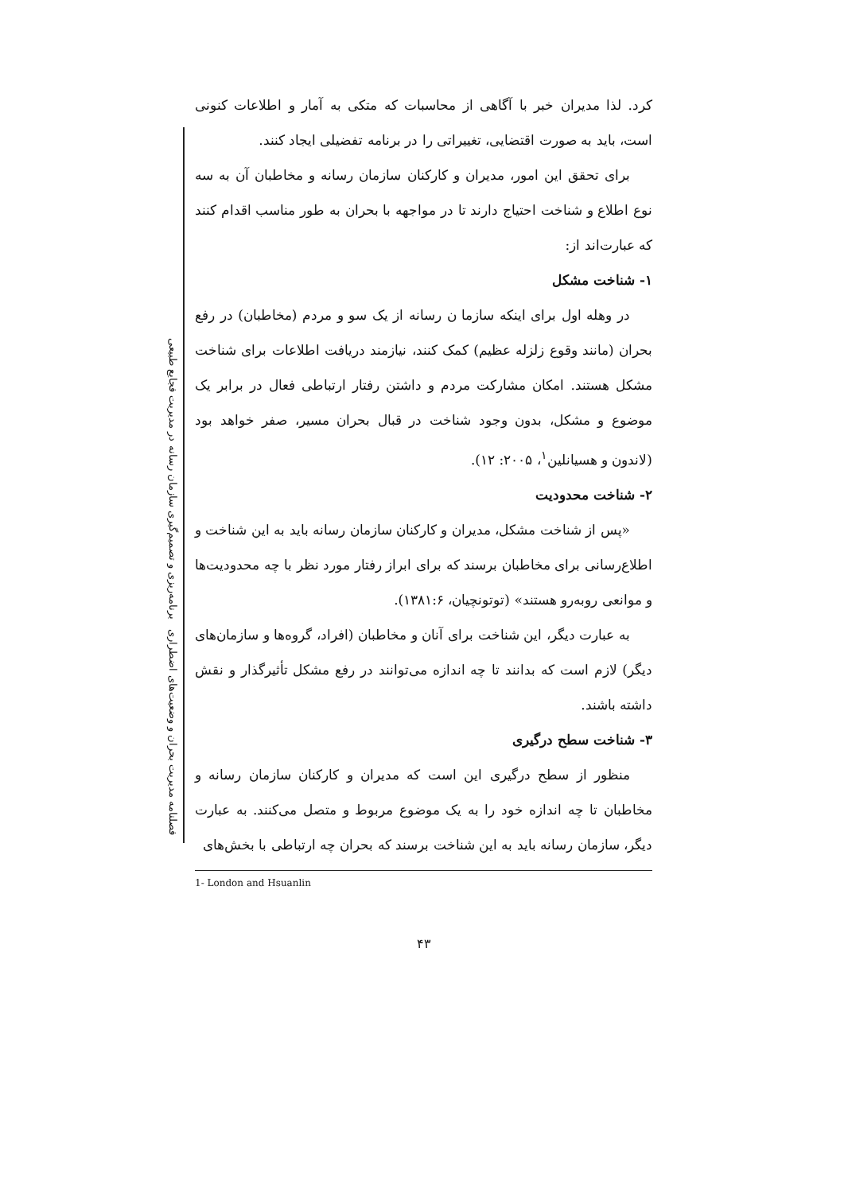فصلنامه مدیریت بحران و وضعیت‌های اضطراری برنامه‌ریزی و تصمیم‌گیری سازمان رسانه در مدیریت فجایع طبیعی
کرد. لذا مدیران خبر با آگاهی از محاسبات که متکی به آمار و اطلاعات کنونی است، باید به صورت اقتضایی، تغییراتی را در برنامه تفضیلی ایجاد کنند.
برای تحقق این امور، مدیران و کارکنان سازمان رسانه و مخاطبان آن به سه نوع اطلاع و شناخت احتیاج دارند تا در مواجهه با بحران به طور مناسب اقدام کنند که عبارت‌اند از:
۱- شناخت مشکل
در وهله اول برای اینکه سازما ن رسانه از یک سو و مردم (مخاطبان) در رفع بحران (مانند وقوع زلزله عظیم) کمک کنند، نیازمند دریافت اطلاعات برای شناخت مشکل هستند. امکان مشارکت مردم و داشتن رفتار ارتباطی فعال در برابر یک موضوع و مشکل، بدون وجود شناخت در قبال بحران مسیر، صفر خواهد بود (لاندون و هسیانلین<sup>۱</sup>، ۲۰۰۵: ۱۲).
۲- شناخت محدودیت
«پس از شناخت مشکل، مدیران و کارکنان سازمان رسانه باید به این شناخت و اطلاع‌رسانی برای مخاطبان برسند که برای ابراز رفتار مورد نظر با چه محدودیت‌ها و موانعی روبه‌رو هستند» (توتونچیان، ۱۳۸۱:۶).
به عبارت دیگر، این شناخت برای آنان و مخاطبان (افراد، گروه‌ها و سازمان‌های دیگر) لازم است که بدانند تا چه اندازه می‌توانند در رفع مشکل تأثیرگذار و نقش داشته باشند.
۳- شناخت سطح درگیری
منظور از سطح درگیری این است که مدیران و کارکنان سازمان رسانه و مخاطبان تا چه اندازه خود را به یک موضوع مربوط و متصل می‌کنند. به عبارت دیگر، سازمان رسانه باید به این شناخت برسند که بحران چه ارتباطی با بخش‌های
1- London and Hsuanlin
۴۳